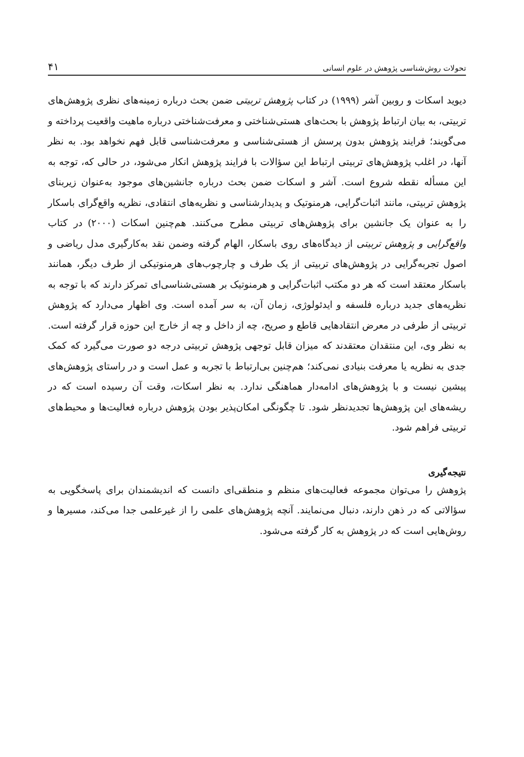تحولات روش‌شناسی پژوهش در علوم انسانی ۴۱
دیوید اسکات و روبین آشر (۱۹۹۹) در کتاب پژوهش تربیتی ضمن بحث درباره زمینه‌های نظری پژوهش‌های تربیتی، به بیان ارتباط پژوهش با بحث‌های هستی‌شناختی و معرفت‌شناختی درباره ماهیت واقعیت پرداخته و می‌گویند؛ فرایند پژوهش بدون پرسش از هستی‌شناسی و معرفت‌شناسی قابل فهم نخواهد بود. به نظر آنها، در اغلب پژوهش‌های تربیتی ارتباط این سؤالات با فرایند پژوهش انکار می‌شود، در حالی که، توجه به این مسأله نقطه شروع است. آشر و اسکات ضمن بحث درباره جانشین‌های موجود به‌عنوان زیربنای پژوهش تربیتی، مانند اثبات‌گرایی، هرمنوتیک و پدیدارشناسی و نظریه‌های انتقادی، نظریه واقع‌گرای باسکار را به عنوان یک جانشین برای پژوهش‌های تربیتی مطرح می‌کنند. هم‌چنین اسکات (۲۰۰۰) در کتاب واقع‌گرایی و پژوهش تربیتی از دیدگاه‌های روی باسکار، الهام گرفته وضمن نقد به‌کارگیری مدل ریاضی و اصول تجربه‌گرایی در پژوهش‌های تربیتی از یک طرف و چارچوب‌های هرمنوتیکی از طرف دیگر، همانند باسکار معتقد است که هر دو مکتب اثبات‌گرایی و هرمنوتیک بر هستی‌شناسی‌ای تمرکز دارند که با توجه به نظریه‌های جدید درباره فلسفه و ایدئولوژی، زمان آن، به سر آمده است. وی اظهار می‌دارد که پژوهش تربیتی از طرفی در معرض انتقادهایی قاطع و صریح، چه از داخل و چه از خارج این حوزه قرار گرفته است. به نظر وی، این منتقدان معتقدند که میزان قابل توجهی پژوهش تربیتی درجه دو صورت می‌گیرد که کمک جدی به نظریه یا معرفت بنیادی نمی‌کند؛ هم‌چنین بی‌ارتباط با تجربه و عمل است و در راستای پژوهش‌های پیشین نیست و با پژوهش‌های ادامه‌دار هماهنگی ندارد. به نظر اسکات، وقت آن رسیده است که در ریشه‌های این پژوهش‌ها تجدیدنظر شود. تا چگونگی امکان‌پذیر بودن پژوهش درباره فعالیت‌ها و محیط‌های تربیتی فراهم شود.
نتیجه‌گیری
پژوهش را می‌توان مجموعه فعالیت‌های منظم و منطقی‌ای دانست که اندیشمندان برای پاسخگویی به سؤالاتی که در ذهن دارند، دنبال می‌نمایند. آنچه پژوهش‌های علمی را از غیرعلمی جدا می‌کند، مسیرها و روش‌هایی است که در پژوهش به کار گرفته می‌شود.